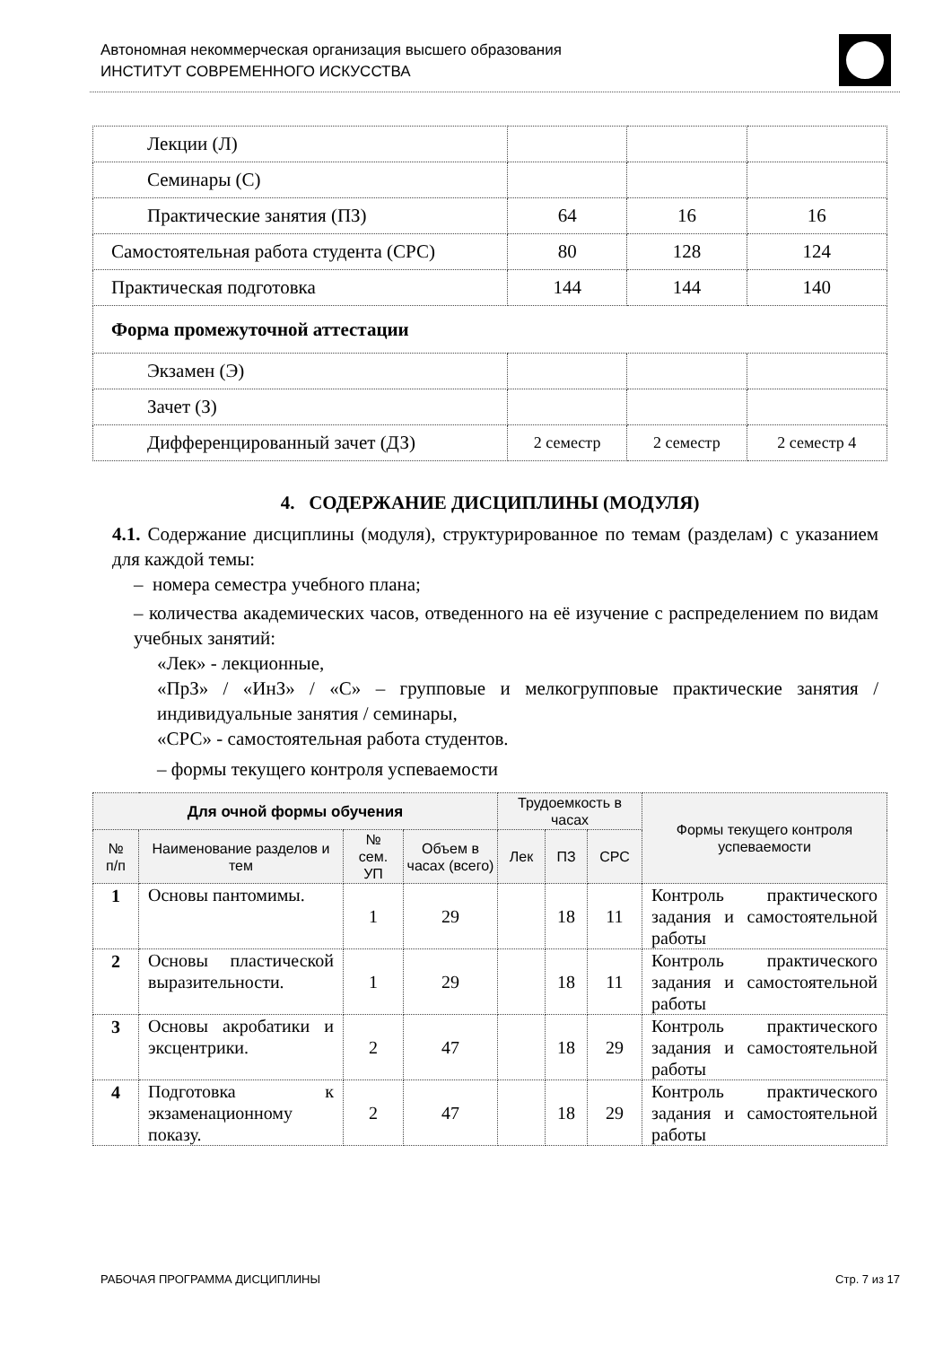Автономная некоммерческая организация высшего образования
ИНСТИТУТ СОВРЕМЕННОГО ИСКУССТВА
| Лекции (Л) | | | |
| Семинары (С) | | | |
| Практические занятия (ПЗ) | 64 | 16 | 16 |
| Самостоятельная работа студента (СРС) | 80 | 128 | 124 |
| Практическая подготовка | 144 | 144 | 140 |
| Форма промежуточной аттестации | | | |
| Экзамен (Э) | | | |
| Зачет (З) | | | |
| Дифференцированный зачет (ДЗ) | 2 семестр | 2 семестр | 2 семестр 4 |
4. СОДЕРЖАНИЕ ДИСЦИПЛИНЫ (МОДУЛЯ)
4.1. Содержание дисциплины (модуля), структурированное по темам (разделам) с указанием для каждой темы:
– номера семестра учебного плана;
– количества академических часов, отведенного на её изучение с распределением по видам учебных занятий:
«Лек» - лекционные,
«ПрЗ» / «ИнЗ» / «С» – групповые и мелкогрупповые практические занятия / индивидуальные занятия / семинары,
«СРС» - самостоятельная работа студентов.
– формы текущего контроля успеваемости
| Для очной формы обучения | | | | Трудоемкость в часах | | | Формы текущего контроля успеваемости |
| --- | --- | --- | --- | --- | --- | --- | --- |
| № п/п | Наименование разделов и тем | № сем. УП | Объем в часах (всего) | Лек | ПЗ | СРС | |
| 1 | Основы пантомимы. | 1 | 29 | | 18 | 11 | Контроль практического задания и самостоятельной работы |
| 2 | Основы пластической выразительности. | 1 | 29 | | 18 | 11 | Контроль практического задания и самостоятельной работы |
| 3 | Основы акробатики и эксцентрики. | 2 | 47 | | 18 | 29 | Контроль практического задания и самостоятельной работы |
| 4 | Подготовка к экзаменационному показу. | 2 | 47 | | 18 | 29 | Контроль практического задания и самостоятельной работы |
РАБОЧАЯ ПРОГРАММА ДИСЦИПЛИНЫ Стр. 7 из 17